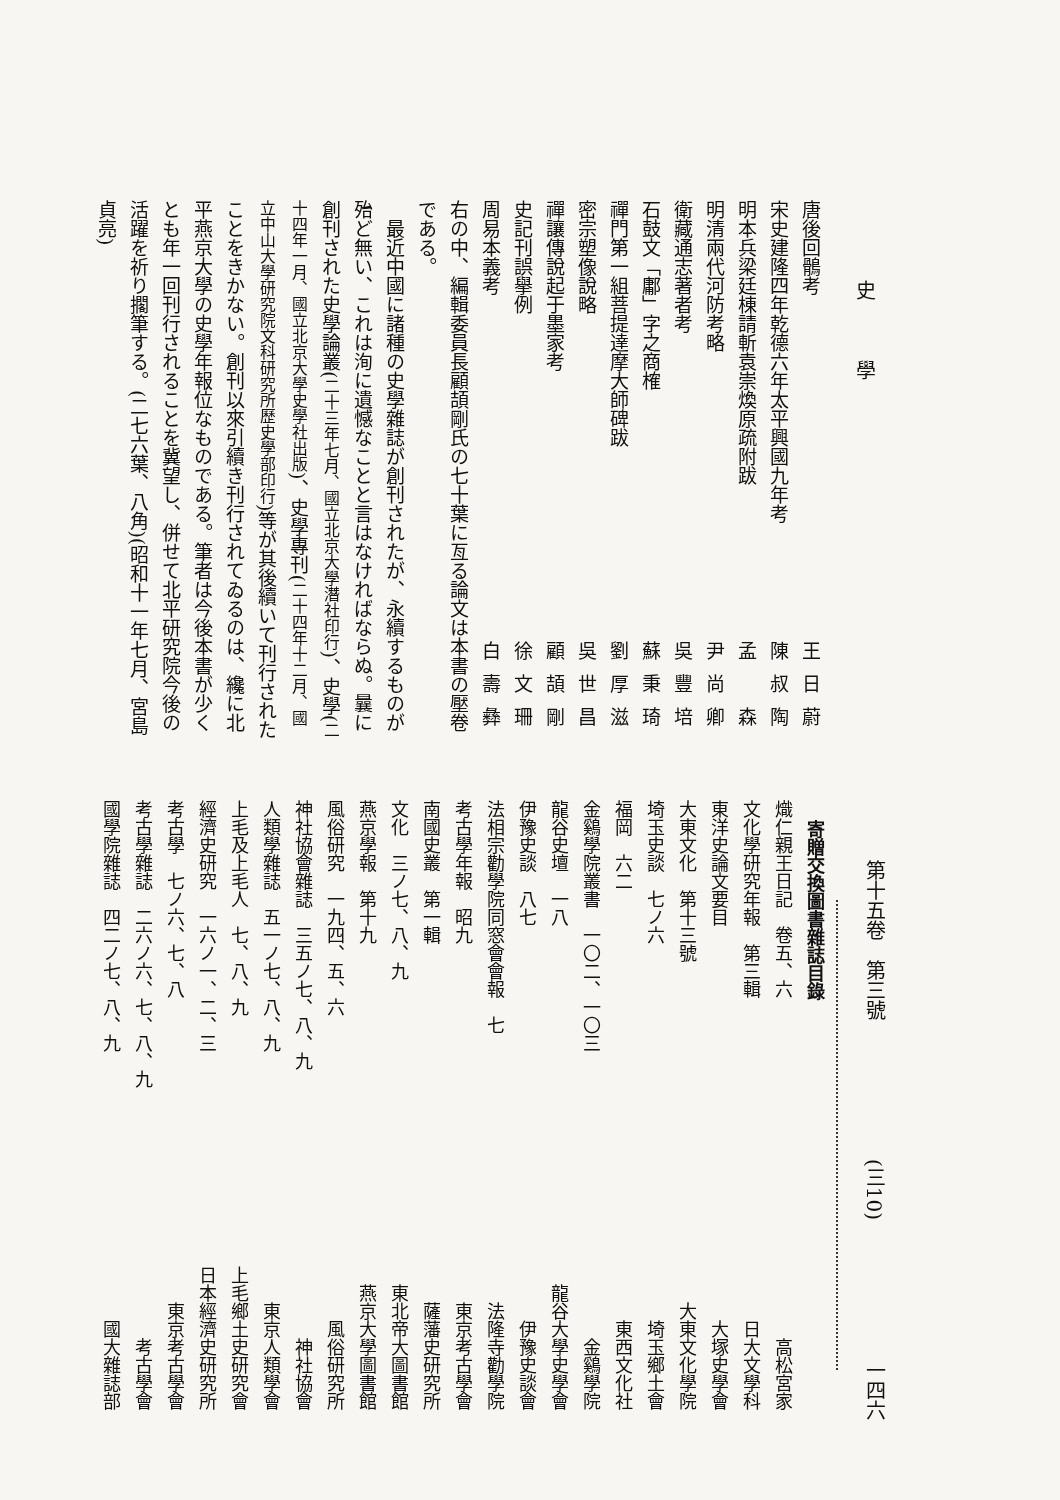史學
唐後回鶻考 王日蔚
宋史建隆四年乾德六年太平興國九年考 陳叔陶
明本兵梁廷棟請斬袁崇煥原疏附跋 孟　森
明清兩代河防考略 尹尚卿
衛藏通志著者考 吳豐培
石鼓文「鄘」字之商榷 蘇秉琦
禪門第一組菩提達摩大師碑跋 劉厚滋
密宗塑像說略 吳世昌
禪讓傳說起于墨家考 顧頡剛
史記刊誤擧例 徐文珊
周易本義考 白壽彝
右の中、編輯委員長顧頡剛氏の七十葉に亙る論文は本書の壓卷である。
最近中國に諸種の史學雜誌が創刊されたが、永續するものが殆ど無い、これは洵に遺憾なことと言はなければならぬ。曩に創刊された史學論叢(二十三年七月、國立北京大學潛社印行)、史學(二十四年一月、國立北京大學史學社出版)、史學專刊(二十四年十二月、國立中山大學研究院文科研究所歷史學部印行)等が其後續いて刊行されたことをきかない。創刊以來引續き刊行されてゐるのは、纔に北平燕京大學の史學年報位なものである。筆者は今後本書が少くとも年一回刊行されることを冀望し、併せて北平研究院今後の活躍を祈り擱筆する。(二七六葉、八角)(昭和十一年七月、宮島貞亮)
第十五卷　第三號 (三10) 一四六
寄贈交換圖書雜誌目錄
熾仁親王日記　卷五、六 高松宮家
文化學研究年報　第三輯 日大文學科
東洋史論文要目 大塚史學會
大東文化　第十三號 大東文化學院
埼玉史談　七ノ六 埼玉鄉土會
福岡　六二 東西文化社
金鷄學院叢書　一〇二、一〇三 金鷄學院
龍谷史壇　一八 龍谷大學史學會
伊豫史談　八七 伊豫史談會
法相宗勸學院同窓會會報　七 法隆寺勸學院
考古學年報　昭九 東京考古學會
南國史叢　第一輯 薩藩史研究所
文化　三ノ七、八、九 東北帝大圖書館
燕京學報　第十九 燕京大學圖書館
風俗研究　一九四、五、六 風俗研究所
神社協會雜誌　三五ノ七、八、九 神社協會
人類學雜誌　五一ノ七、八、九 東京人類學會
上毛及上毛人　七、八、九 上毛鄉土史研究會
經濟史研究　一六ノ一、二、三 日本經濟史研究所
考古學　七ノ六、七、八 東京考古學會
考古學雜誌　二六ノ六、七、八、九 考古學會
國學院雜誌　四二ノ七、八、九 國大雜誌部